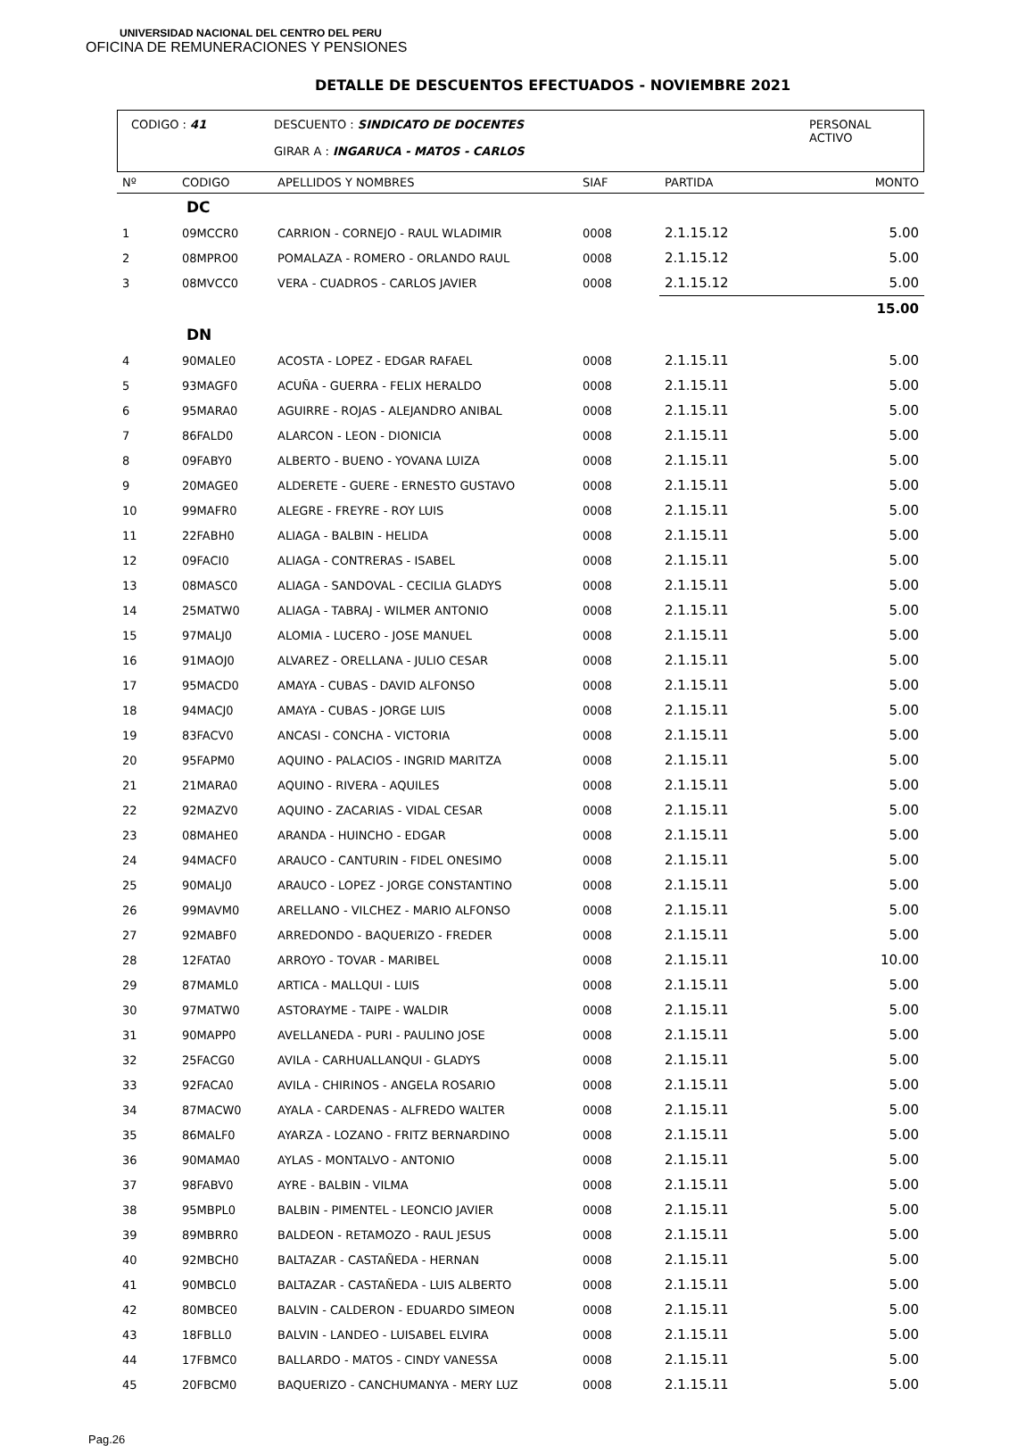UNIVERSIDAD NACIONAL DEL CENTRO DEL PERU
OFICINA DE REMUNERACIONES Y PENSIONES
DETALLE DE DESCUENTOS EFECTUADOS - NOVIEMBRE 2021
CODIGO : 41 DESCUENTO : SINDICATO DE DOCENTES
GIRAR A : INGARUCA - MATOS - CARLOS
PERSONAL
ACTIVO
| Nº | CODIGO | APELLIDOS Y NOMBRES | SIAF | PARTIDA | MONTO |
| --- | --- | --- | --- | --- | --- |
| DC | | | | | |
| 1 | 09MCCR0 | CARRION - CORNEJO - RAUL WLADIMIR | 0008 | 2.1.15.12 | 5.00 |
| 2 | 08MPRO0 | POMALAZA - ROMERO - ORLANDO RAUL | 0008 | 2.1.15.12 | 5.00 |
| 3 | 08MVCC0 | VERA - CUADROS - CARLOS JAVIER | 0008 | 2.1.15.12 | 5.00 |
| | | | | | 15.00 |
| DN | | | | | |
| 4 | 90MALE0 | ACOSTA - LOPEZ - EDGAR RAFAEL | 0008 | 2.1.15.11 | 5.00 |
| 5 | 93MAGF0 | ACUÑA - GUERRA - FELIX HERALDO | 0008 | 2.1.15.11 | 5.00 |
| 6 | 95MARA0 | AGUIRRE - ROJAS - ALEJANDRO ANIBAL | 0008 | 2.1.15.11 | 5.00 |
| 7 | 86FALD0 | ALARCON - LEON - DIONICIA | 0008 | 2.1.15.11 | 5.00 |
| 8 | 09FABY0 | ALBERTO - BUENO - YOVANA LUIZA | 0008 | 2.1.15.11 | 5.00 |
| 9 | 20MAGE0 | ALDERETE - GUERE - ERNESTO GUSTAVO | 0008 | 2.1.15.11 | 5.00 |
| 10 | 99MAFR0 | ALEGRE - FREYRE - ROY LUIS | 0008 | 2.1.15.11 | 5.00 |
| 11 | 22FABH0 | ALIAGA - BALBIN - HELIDA | 0008 | 2.1.15.11 | 5.00 |
| 12 | 09FACI0 | ALIAGA - CONTRERAS - ISABEL | 0008 | 2.1.15.11 | 5.00 |
| 13 | 08MASC0 | ALIAGA - SANDOVAL - CECILIA GLADYS | 0008 | 2.1.15.11 | 5.00 |
| 14 | 25MATW0 | ALIAGA - TABRAJ - WILMER ANTONIO | 0008 | 2.1.15.11 | 5.00 |
| 15 | 97MALJ0 | ALOMIA - LUCERO - JOSE MANUEL | 0008 | 2.1.15.11 | 5.00 |
| 16 | 91MAOJ0 | ALVAREZ - ORELLANA - JULIO CESAR | 0008 | 2.1.15.11 | 5.00 |
| 17 | 95MACD0 | AMAYA - CUBAS - DAVID ALFONSO | 0008 | 2.1.15.11 | 5.00 |
| 18 | 94MACJ0 | AMAYA - CUBAS - JORGE LUIS | 0008 | 2.1.15.11 | 5.00 |
| 19 | 83FACV0 | ANCASI - CONCHA - VICTORIA | 0008 | 2.1.15.11 | 5.00 |
| 20 | 95FAPM0 | AQUINO - PALACIOS - INGRID MARITZA | 0008 | 2.1.15.11 | 5.00 |
| 21 | 21MARA0 | AQUINO - RIVERA - AQUILES | 0008 | 2.1.15.11 | 5.00 |
| 22 | 92MAZV0 | AQUINO - ZACARIAS - VIDAL CESAR | 0008 | 2.1.15.11 | 5.00 |
| 23 | 08MAHE0 | ARANDA - HUINCHO - EDGAR | 0008 | 2.1.15.11 | 5.00 |
| 24 | 94MACF0 | ARAUCO - CANTURIN - FIDEL ONESIMO | 0008 | 2.1.15.11 | 5.00 |
| 25 | 90MALJ0 | ARAUCO - LOPEZ - JORGE CONSTANTINO | 0008 | 2.1.15.11 | 5.00 |
| 26 | 99MAVM0 | ARELLANO - VILCHEZ - MARIO ALFONSO | 0008 | 2.1.15.11 | 5.00 |
| 27 | 92MABF0 | ARREDONDO - BAQUERIZO - FREDER | 0008 | 2.1.15.11 | 5.00 |
| 28 | 12FATA0 | ARROYO - TOVAR - MARIBEL | 0008 | 2.1.15.11 | 10.00 |
| 29 | 87MAML0 | ARTICA - MALLQUI - LUIS | 0008 | 2.1.15.11 | 5.00 |
| 30 | 97MATW0 | ASTORAYME - TAIPE - WALDIR | 0008 | 2.1.15.11 | 5.00 |
| 31 | 90MAPP0 | AVELLANEDA - PURI - PAULINO JOSE | 0008 | 2.1.15.11 | 5.00 |
| 32 | 25FACG0 | AVILA - CARHUALLANQUI - GLADYS | 0008 | 2.1.15.11 | 5.00 |
| 33 | 92FACA0 | AVILA - CHIRINOS - ANGELA ROSARIO | 0008 | 2.1.15.11 | 5.00 |
| 34 | 87MACW0 | AYALA - CARDENAS - ALFREDO WALTER | 0008 | 2.1.15.11 | 5.00 |
| 35 | 86MALF0 | AYARZA - LOZANO - FRITZ BERNARDINO | 0008 | 2.1.15.11 | 5.00 |
| 36 | 90MAMA0 | AYLAS - MONTALVO - ANTONIO | 0008 | 2.1.15.11 | 5.00 |
| 37 | 98FABV0 | AYRE - BALBIN - VILMA | 0008 | 2.1.15.11 | 5.00 |
| 38 | 95MBPL0 | BALBIN - PIMENTEL - LEONCIO JAVIER | 0008 | 2.1.15.11 | 5.00 |
| 39 | 89MBRR0 | BALDEON - RETAMOZO - RAUL JESUS | 0008 | 2.1.15.11 | 5.00 |
| 40 | 92MBCH0 | BALTAZAR - CASTAÑEDA - HERNAN | 0008 | 2.1.15.11 | 5.00 |
| 41 | 90MBCL0 | BALTAZAR - CASTAÑEDA - LUIS ALBERTO | 0008 | 2.1.15.11 | 5.00 |
| 42 | 80MBCE0 | BALVIN - CALDERON - EDUARDO SIMEON | 0008 | 2.1.15.11 | 5.00 |
| 43 | 18FBLL0 | BALVIN - LANDEO - LUISABEL ELVIRA | 0008 | 2.1.15.11 | 5.00 |
| 44 | 17FBMC0 | BALLARDO - MATOS - CINDY VANESSA | 0008 | 2.1.15.11 | 5.00 |
| 45 | 20FBCM0 | BAQUERIZO - CANCHUMANYA - MERY LUZ | 0008 | 2.1.15.11 | 5.00 |
Pag.26